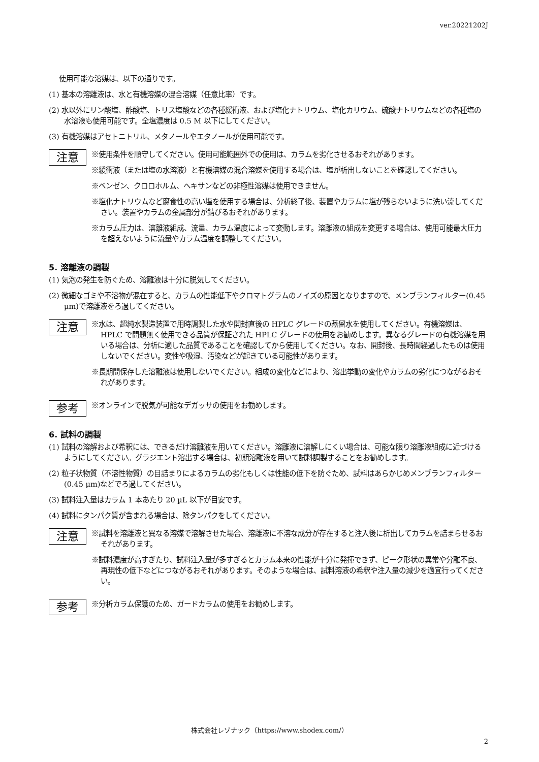ver.20221202J
使用可能な溶媒は、以下の通りです。
(1) 基本の溶離液は、水と有機溶媒の混合溶媒（任意比率）です。
(2) 水以外にリン酸塩、酢酸塩、トリス塩酸などの各種緩衝液、および塩化ナトリウム、塩化カリウム、硫酸ナトリウムなどの各種塩の水溶液も使用可能です。全塩濃度は 0.5 M 以下にしてください。
(3) 有機溶媒はアセトニトリル、メタノールやエタノールが使用可能です。
注意
※使用条件を順守してください。使用可能範囲外での使用は、カラムを劣化させるおそれがあります。
※緩衝液（または塩の水溶液）と有機溶媒の混合溶媒を使用する場合は、塩が析出しないことを確認してください。
※ベンゼン、クロロホルム、ヘキサンなどの非極性溶媒は使用できません。
※塩化ナトリウムなど腐食性の高い塩を使用する場合は、分析終了後、装置やカラムに塩が残らないように洗い流してください。装置やカラムの金属部分が錆びるおそれがあります。
※カラム圧力は、溶離液組成、流量、カラム温度によって変動します。溶離液の組成を変更する場合は、使用可能最大圧力を超えないように流量やカラム温度を調整してください。
5. 溶離液の調製
(1) 気泡の発生を防ぐため、溶離液は十分に脱気してください。
(2) 微細なゴミや不溶物が混在すると、カラムの性能低下やクロマトグラムのノイズの原因となりますので、メンブランフィルター(0.45 µm)で溶離液をろ過してください。
注意
※水は、超純水製造装置で用時調製した水や開封直後の HPLC グレードの蒸留水を使用してください。有機溶媒は、HPLC で問題無く使用できる品質が保証された HPLC グレードの使用をお勧めします。異なるグレードの有機溶媒を用いる場合は、分析に適した品質であることを確認してから使用してください。なお、開封後、長時間経過したものは使用しないでください。変性や吸湿、汚染などが起きている可能性があります。
※長期間保存した溶離液は使用しないでください。組成の変化などにより、溶出挙動の変化やカラムの劣化につながるおそれがあります。
参考
※オンラインで脱気が可能なデガッサの使用をお勧めします。
6. 試料の調製
(1) 試料の溶解および希釈には、できるだけ溶離液を用いてください。溶離液に溶解しにくい場合は、可能な限り溶離液組成に近づけるようにしてください。グラジエント溶出する場合は、初期溶離液を用いて試料調製することをお勧めします。
(2) 粒子状物質（不溶性物質）の目詰まりによるカラムの劣化もしくは性能の低下を防ぐため、試料はあらかじめメンブランフィルター(0.45 µm)などでろ過してください。
(3) 試料注入量はカラム 1 本あたり 20 µL 以下が目安です。
(4) 試料にタンパク質が含まれる場合は、除タンパクをしてください。
注意
※試料を溶離液と異なる溶媒で溶解させた場合、溶離液に不溶な成分が存在すると注入後に析出してカラムを詰まらせるおそれがあります。
※試料濃度が高すぎたり、試料注入量が多すぎるとカラム本来の性能が十分に発揮できず、ピーク形状の異常や分離不良、再現性の低下などにつながるおそれがあります。そのような場合は、試料溶液の希釈や注入量の減少を適宜行ってください。
参考
※分析カラム保護のため、ガードカラムの使用をお勧めします。
株式会社レゾナック（https://www.shodex.com/）
2